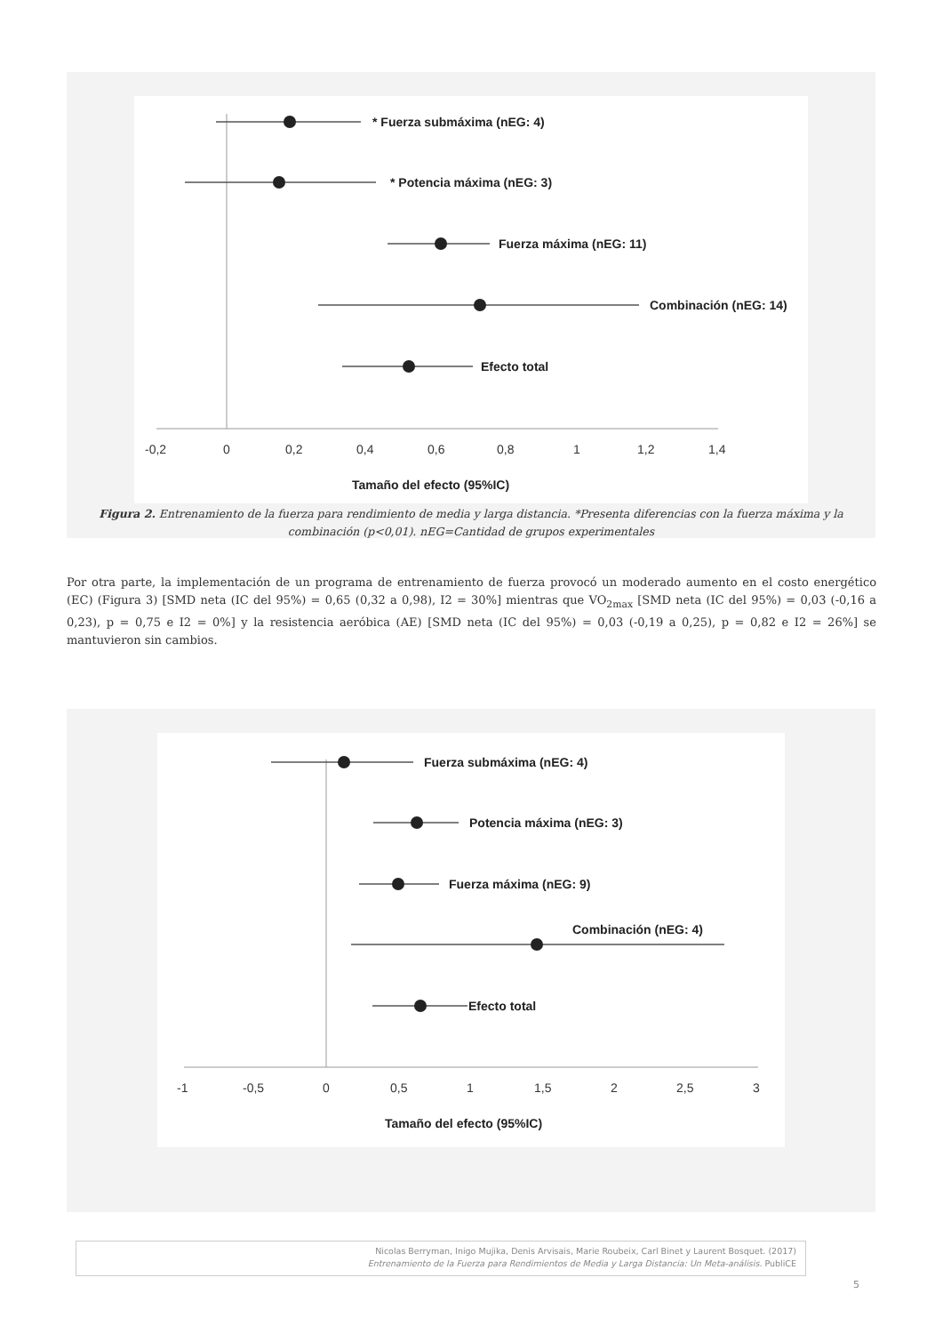* Fuerza submáxima (nEG: 4)
* Potencia máxima (nEG: 3)
Fuerza máxima (nEG: 11)
Combinación (nEG: 14)
Efecto total
-0,2
0
0,2
0,4
0,6
0,8
1
1,2
1,4
Tamaño del efecto (95%IC)
Figura 2. Entrenamiento de la fuerza para rendimiento de media y larga distancia. *Presenta diferencias con la fuerza máxima y la combinación (p<0,01). nEG=Cantidad de grupos experimentales
Por otra parte, la implementación de un programa de entrenamiento de fuerza provocó un moderado aumento en el costo energético (EC) (Figura 3) [SMD neta (IC del 95%) = 0,65 (0,32 a 0,98), I2 = 30%] mientras que VO<sub>2max</sub> [SMD neta (IC del 95%) = 0,03 (-0,16 a 0,23), p = 0,75 e I2 = 0%] y la resistencia aeróbica (AE) [SMD neta (IC del 95%) = 0,03 (-0,19 a 0,25), p = 0,82 e I2 = 26%] se mantuvieron sin cambios.
Fuerza submáxima (nEG: 4)
Potencia máxima (nEG: 3)
Fuerza máxima (nEG: 9)
Combinación (nEG: 4)
Efecto total
-1
-0,5
0
0,5
1
1,5
2
2,5
3
Tamaño del efecto (95%IC)
Nicolas Berryman, Inigo Mujika, Denis Arvisais, Marie Roubeix, Carl Binet y Laurent Bosquet. (2017)
Entrenamiento de la Fuerza para Rendimientos de Media y Larga Distancia: Un Meta-análisis. PubliCE
5